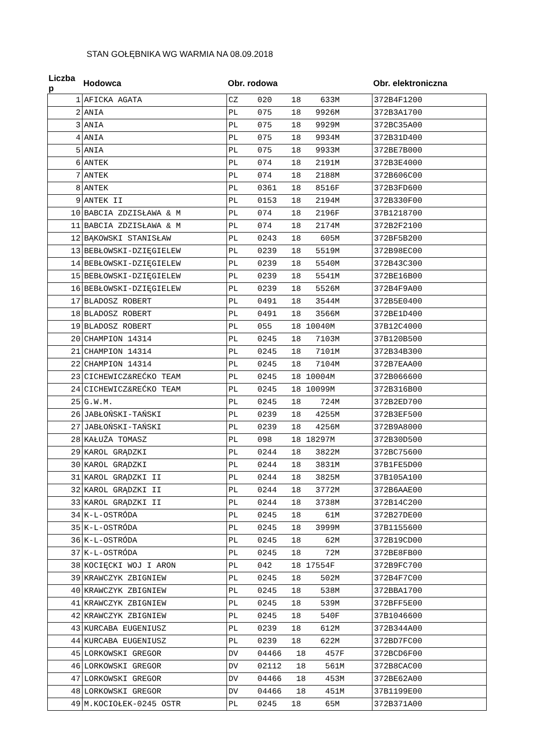STAN GOŁĘBNIKA WG WARMIA NA 08.09.2018
| Liczba p | Hodowca | Obr. rodowa | Obr. elektroniczna |
| --- | --- | --- | --- |
| 1 | AFICKA AGATA | CZ 020 18 633M | 372B4F1200 |
| 2 | ANIA | PL 075 18 9926M | 372B3A1700 |
| 3 | ANIA | PL 075 18 9929M | 372BC35A00 |
| 4 | ANIA | PL 075 18 9934M | 372B31D400 |
| 5 | ANIA | PL 075 18 9933M | 372BE7B000 |
| 6 | ANTEK | PL 074 18 2191M | 372B3E4000 |
| 7 | ANTEK | PL 074 18 2188M | 372B606C00 |
| 8 | ANTEK | PL 0361 18 8516F | 372B3FD600 |
| 9 | ANTEK II | PL 0153 18 2194M | 372B330F00 |
| 10 | BABCIA ZDZISŁAWA & M | PL 074 18 2196F | 37B1218700 |
| 11 | BABCIA ZDZISŁAWA & M | PL 074 18 2174M | 372B2F2100 |
| 12 | BĄKOWSKI STANISŁAW | PL 0243 18 605M | 372BF5B200 |
| 13 | BEBŁOWSKI-DZIĘGIELEW | PL 0239 18 5519M | 372B98EC00 |
| 14 | BEBŁOWSKI-DZIĘGIELEW | PL 0239 18 5540M | 372B43C300 |
| 15 | BEBŁOWSKI-DZIĘGIELEW | PL 0239 18 5541M | 372BE16B00 |
| 16 | BEBŁOWSKI-DZIĘGIELEW | PL 0239 18 5526M | 372B4F9A00 |
| 17 | BLADOSZ ROBERT | PL 0491 18 3544M | 372B5E0400 |
| 18 | BLADOSZ ROBERT | PL 0491 18 3566M | 372BE1D400 |
| 19 | BLADOSZ ROBERT | PL 055 18 10040M | 37B12C4000 |
| 20 | CHAMPION 14314 | PL 0245 18 7103M | 37B120B500 |
| 21 | CHAMPION 14314 | PL 0245 18 7101M | 372B34B300 |
| 22 | CHAMPION 14314 | PL 0245 18 7104M | 372B7EAA00 |
| 23 | CICHEWICZ&REĆKO TEAM | PL 0245 18 10004M | 372B066600 |
| 24 | CICHEWICZ&REĆKO TEAM | PL 0245 18 10099M | 372B316B00 |
| 25 | G.W.M. | PL 0245 18 724M | 372B2ED700 |
| 26 | JABŁOŃSKI-TAŃSKI | PL 0239 18 4255M | 372B3EF500 |
| 27 | JABŁOŃSKI-TAŃSKI | PL 0239 18 4256M | 372B9A8000 |
| 28 | KAŁUŻA TOMASZ | PL 098 18 18297M | 372B30D500 |
| 29 | KAROL GRĄDZKI | PL 0244 18 3822M | 372BC75600 |
| 30 | KAROL GRĄDZKI | PL 0244 18 3831M | 37B1FE5D00 |
| 31 | KAROL GRĄDZKI II | PL 0244 18 3825M | 37B105A100 |
| 32 | KAROL GRĄDZKI II | PL 0244 18 3772M | 372B6AAE00 |
| 33 | KAROL GRĄDZKI II | PL 0244 18 3738M | 372B14C200 |
| 34 | K-L-OSTRÓDA | PL 0245 18 61M | 372B27DE00 |
| 35 | K-L-OSTRÓDA | PL 0245 18 3999M | 37B1155600 |
| 36 | K-L-OSTRÓDA | PL 0245 18 62M | 372B19CD00 |
| 37 | K-L-OSTRÓDA | PL 0245 18 72M | 372BE8FB00 |
| 38 | KOCIĘCKI WOJ I ARON | PL 042 18 17554F | 372B9FC700 |
| 39 | KRAWCZYK ZBIGNIEW | PL 0245 18 502M | 372B4F7C00 |
| 40 | KRAWCZYK ZBIGNIEW | PL 0245 18 538M | 372BBA1700 |
| 41 | KRAWCZYK ZBIGNIEW | PL 0245 18 539M | 372BFF5E00 |
| 42 | KRAWCZYK ZBIGNIEW | PL 0245 18 540F | 37B1046600 |
| 43 | KURCABA EUGENIUSZ | PL 0239 18 612M | 372B344A00 |
| 44 | KURCABA EUGENIUSZ | PL 0239 18 622M | 372BD7FC00 |
| 45 | LORKOWSKI GREGOR | DV 04466 18 457F | 372BCD6F00 |
| 46 | LORKOWSKI GREGOR | DV 02112 18 561M | 372B8CAC00 |
| 47 | LORKOWSKI GREGOR | DV 04466 18 453M | 372BE62A00 |
| 48 | LORKOWSKI GREGOR | DV 04466 18 451M | 37B1199E00 |
| 49 | M.KOCIOŁEK-0245 OSTR | PL 0245 18 65M | 372B371A00 |